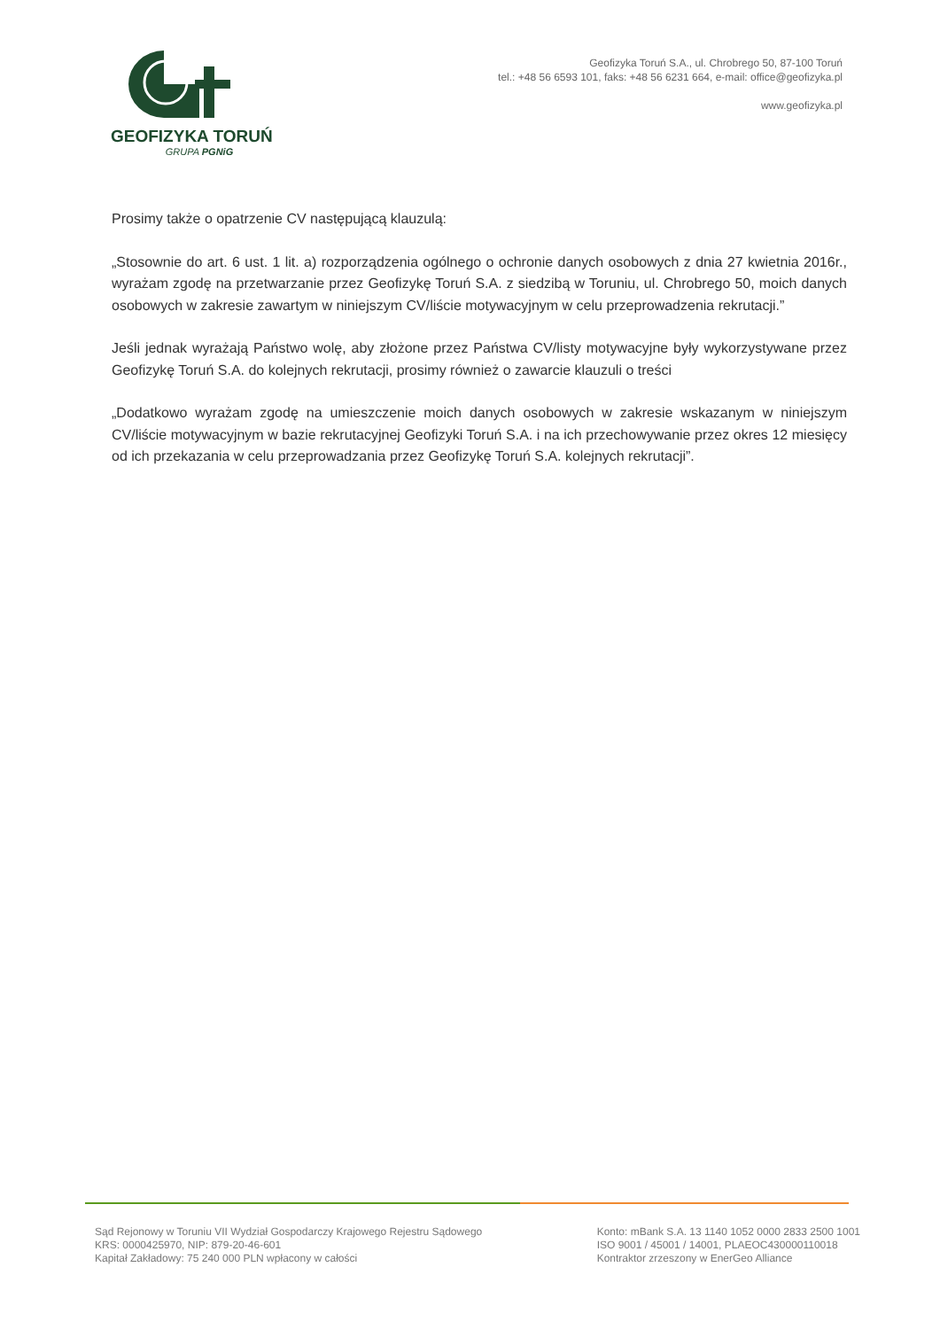GEOFIZYKA TORUŃ
GRUPA PGNiG
Geofizyka Toruń S.A., ul. Chrobrego 50, 87-100 Toruń
tel.: +48 56 6593 101, faks: +48 56 6231 664, e-mail: office@geofizyka.pl
www.geofizyka.pl
Prosimy także o opatrzenie CV następującą klauzulą:
„Stosownie do art. 6 ust. 1 lit. a) rozporządzenia ogólnego o ochronie danych osobowych z dnia 27 kwietnia 2016r., wyrażam zgodę na przetwarzanie przez Geofizykę Toruń S.A. z siedzibą w Toruniu, ul. Chrobrego 50, moich danych osobowych w zakresie zawartym w niniejszym CV/liście motywacyjnym w celu przeprowadzenia rekrutacji.”
Jeśli jednak wyrażają Państwo wolę, aby złożone przez Państwa CV/listy motywacyjne były wykorzystywane przez Geofizykę Toruń S.A. do kolejnych rekrutacji, prosimy również o zawarcie klauzuli o treści
„Dodatkowo wyrażam zgodę na umieszczenie moich danych osobowych w zakresie wskazanym w niniejszym CV/liście motywacyjnym w bazie rekrutacyjnej Geofizyki Toruń S.A. i na ich przechowywanie przez okres 12 miesięcy od ich przekazania w celu przeprowadzania przez Geofizykę Toruń S.A. kolejnych rekrutacji”.
Sąd Rejonowy w Toruniu VII Wydział Gospodarczy Krajowego Rejestru Sądowego
KRS: 0000425970, NIP: 879-20-46-601
Kapitał Zakładowy: 75 240 000 PLN wpłacony w całości
Konto: mBank S.A. 13 1140 1052 0000 2833 2500 1001
ISO 9001 / 45001 / 14001, PLAEOC430000110018
Kontraktor zrzeszony w EnerGeo Alliance